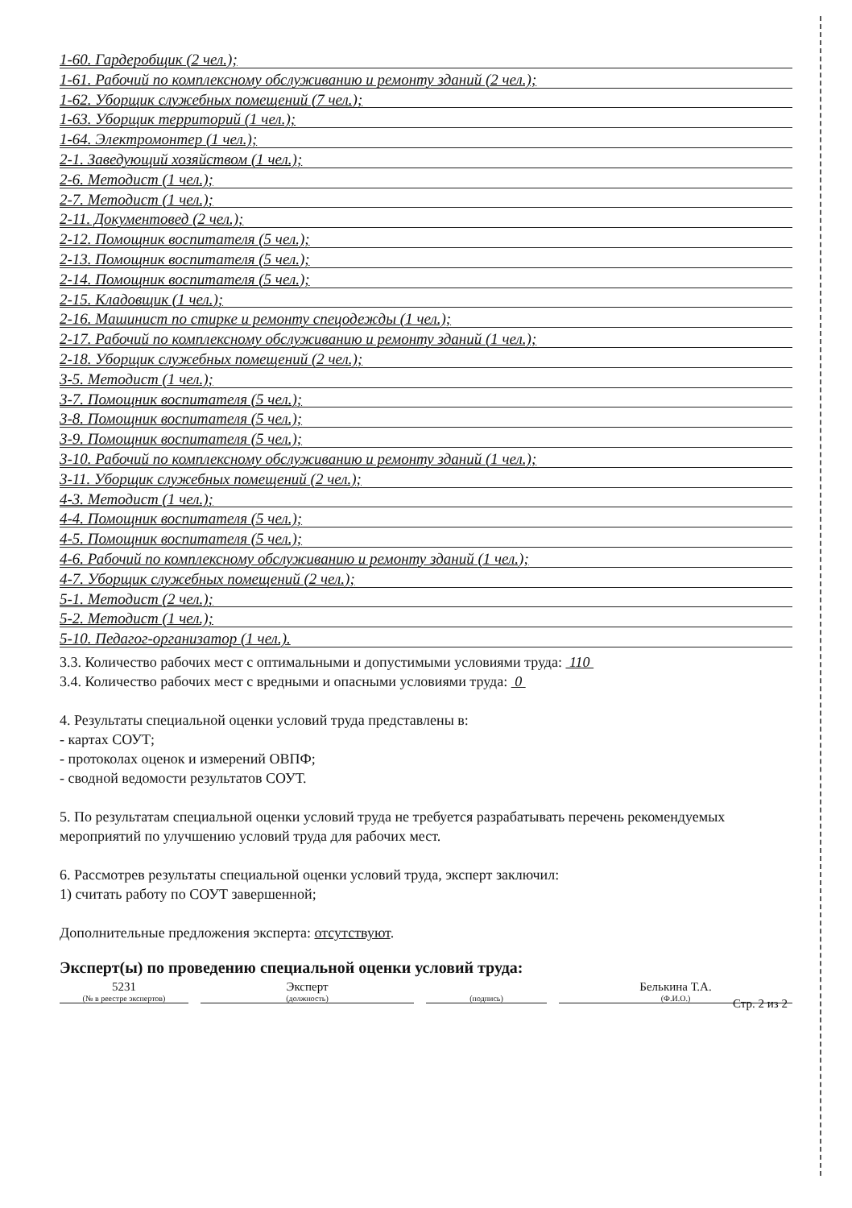1-60. Гардеробщик (2 чел.);
1-61. Рабочий по комплексному обслуживанию и ремонту зданий (2 чел.);
1-62. Уборщик служебных помещений (7 чел.);
1-63. Уборщик территорий (1 чел.);
1-64. Электромонтер (1 чел.);
2-1. Заведующий хозяйством (1 чел.);
2-6. Методист (1 чел.);
2-7. Методист (1 чел.);
2-11. Документовед (2 чел.);
2-12. Помощник воспитателя (5 чел.);
2-13. Помощник воспитателя (5 чел.);
2-14. Помощник воспитателя (5 чел.);
2-15. Кладовщик (1 чел.);
2-16. Машинист по стирке и ремонту спецодежды (1 чел.);
2-17. Рабочий по комплексному обслуживанию и ремонту зданий (1 чел.);
2-18. Уборщик служебных помещений (2 чел.);
3-5. Методист (1 чел.);
3-7. Помощник воспитателя (5 чел.);
3-8. Помощник воспитателя (5 чел.);
3-9. Помощник воспитателя (5 чел.);
3-10. Рабочий по комплексному обслуживанию и ремонту зданий (1 чел.);
3-11. Уборщик служебных помещений (2 чел.);
4-3. Методист (1 чел.);
4-4. Помощник воспитателя (5 чел.);
4-5. Помощник воспитателя (5 чел.);
4-6. Рабочий по комплексному обслуживанию и ремонту зданий (1 чел.);
4-7. Уборщик служебных помещений (2 чел.);
5-1. Методист (2 чел.);
5-2. Методист (1 чел.);
5-10. Педагог-организатор (1 чел.).
3.3. Количество рабочих мест с оптимальными и допустимыми условиями труда: 110
3.4. Количество рабочих мест с вредными и опасными условиями труда: 0
4. Результаты специальной оценки условий труда представлены в:
- картах СОУТ;
- протоколах оценок и измерений ОВПФ;
- сводной ведомости результатов СОУТ.
5. По результатам специальной оценки условий труда не требуется разрабатывать перечень рекомендуемых мероприятий по улучшению условий труда для рабочих мест.
6. Рассмотрев результаты специальной оценки условий труда, эксперт заключил:
1) считать работу по СОУТ завершенной;
Дополнительные предложения эксперта: отсутствуют.
Эксперт(ы) по проведению специальной оценки условий труда:
5231
(№ в реестре экспертов)
Эксперт
(должность)
(подпись)
Белькина Т.А.
(Ф.И.О.)
Стр. 2 из 2